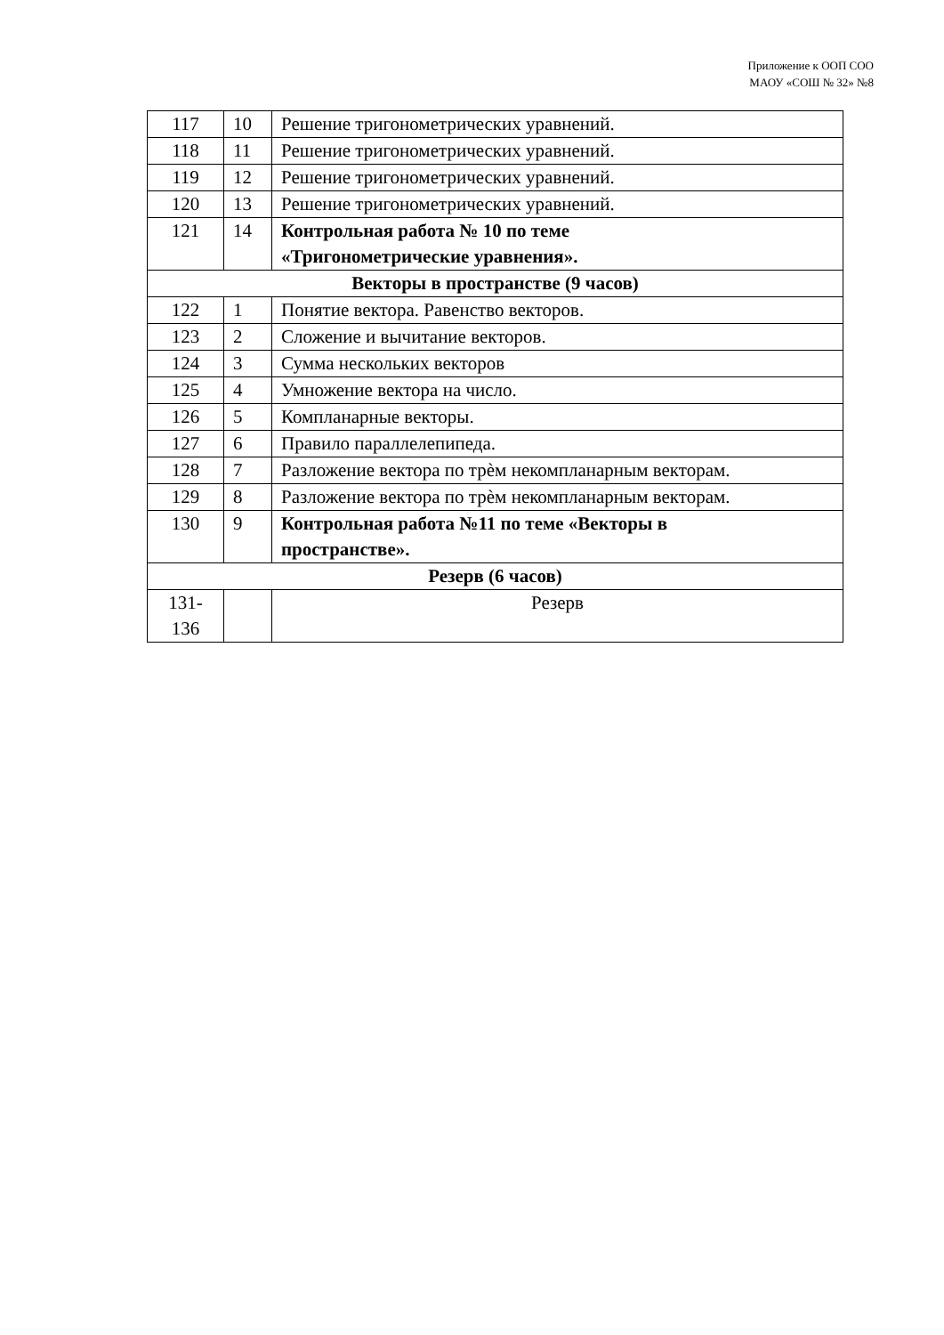Приложение к ООП СОО
МАОУ «СОШ № 32» №8
| 117 | 10 | Решение тригонометрических уравнений. |
| 118 | 11 | Решение тригонометрических уравнений. |
| 119 | 12 | Решение тригонометрических уравнений. |
| 120 | 13 | Решение тригонометрических уравнений. |
| 121 | 14 | Контрольная работа № 10 по теме «Тригонометрические уравнения». |
| Векторы в пространстве (9 часов) | | |
| 122 | 1 | Понятие вектора. Равенство векторов. |
| 123 | 2 | Сложение и вычитание векторов. |
| 124 | 3 | Сумма нескольких векторов |
| 125 | 4 | Умножение вектора на число. |
| 126 | 5 | Компланарные векторы. |
| 127 | 6 | Правило параллелепипеда. |
| 128 | 7 | Разложение вектора по трѐм некомпланарным векторам. |
| 129 | 8 | Разложение вектора по трѐм некомпланарным векторам. |
| 130 | 9 | Контрольная работа №11 по теме «Векторы в пространстве». |
| Резерв (6 часов) | | |
| 131- 136 | | Резерв |